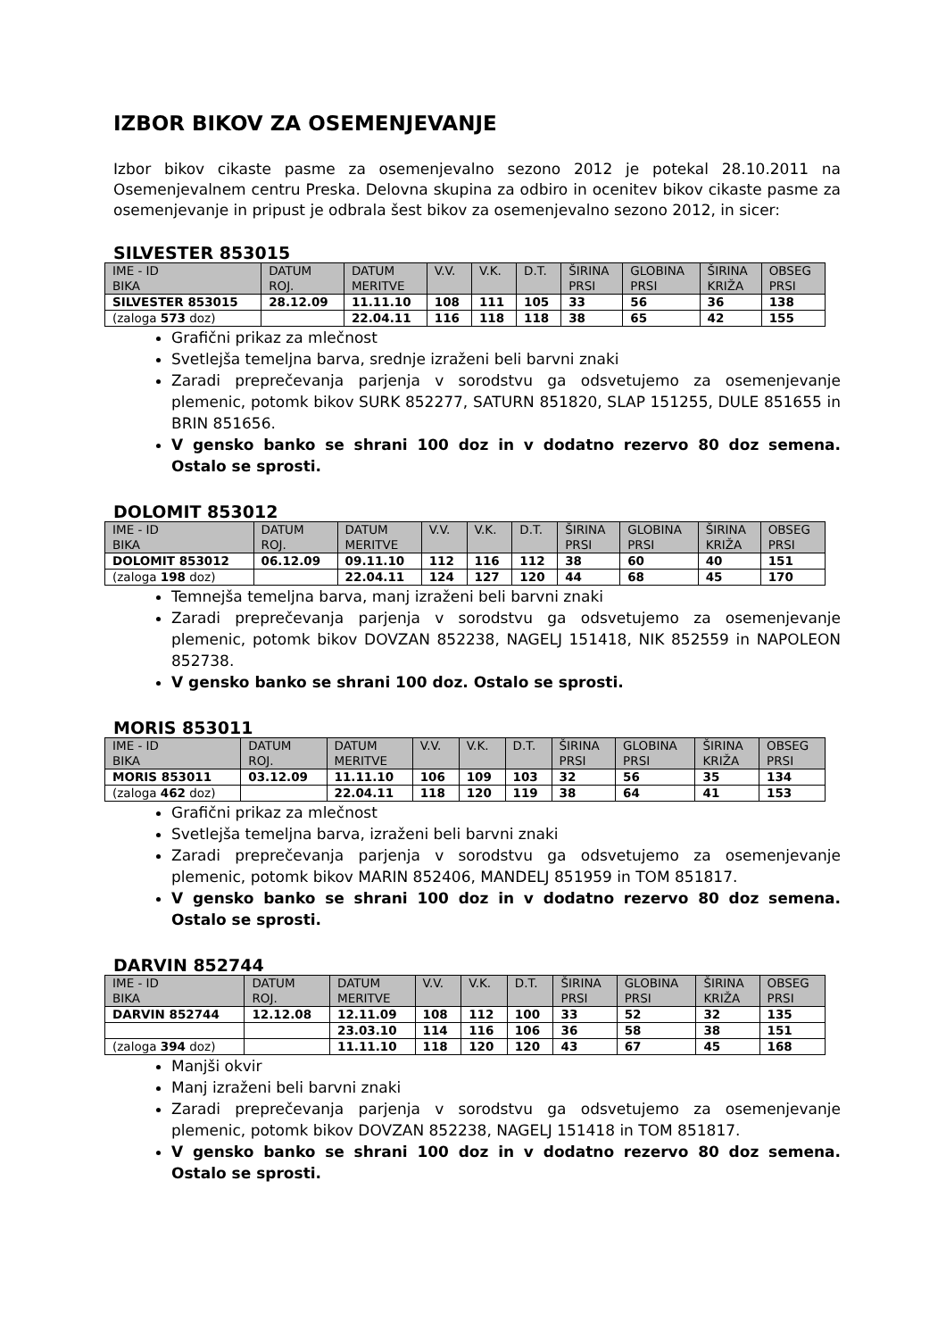IZBOR BIKOV ZA OSEMENJEVANJE
Izbor bikov cikaste pasme za osemenjevalno sezono 2012 je potekal 28.10.2011 na Osemenjevalnem centru Preska. Delovna skupina za odbiro in ocenitev bikov cikaste pasme za osemenjevanje in pripust je odbrala šest bikov za osemenjevalno sezono 2012, in sicer:
SILVESTER 853015
| IME - ID BIKA | DATUM ROJ. | DATUM MERITVE | V.V. | V.K. | D.T. | ŠIRINA PRSI | GLOBINA PRSI | ŠIRINA KRIŽA | OBSEG PRSI |
| SILVESTER 853015 | 28.12.09 | 11.11.10 | 108 | 111 | 105 | 33 | 56 | 36 | 138 |
| (zaloga 573 doz) | | 22.04.11 | 116 | 118 | 118 | 38 | 65 | 42 | 155 |
Grafični prikaz za mlečnost
Svetlejša temeljna barva, srednje izraženi beli barvni znaki
Zaradi preprečevanja parjenja v sorodstvu ga odsvetujemo za osemenjevanje plemenic, potomk bikov SURK 852277, SATURN 851820, SLAP 151255, DULE 851655 in BRIN 851656.
V gensko banko se shrani 100 doz in v dodatno rezervo 80 doz semena. Ostalo se sprosti.
DOLOMIT 853012
| IME - ID BIKA | DATUM ROJ. | DATUM MERITVE | V.V. | V.K. | D.T. | ŠIRINA PRSI | GLOBINA PRSI | ŠIRINA KRIŽA | OBSEG PRSI |
| DOLOMIT 853012 | 06.12.09 | 09.11.10 | 112 | 116 | 112 | 38 | 60 | 40 | 151 |
| (zaloga 198 doz) | | 22.04.11 | 124 | 127 | 120 | 44 | 68 | 45 | 170 |
Temnejša temeljna barva, manj izraženi beli barvni znaki
Zaradi preprečevanja parjenja v sorodstvu ga odsvetujemo za osemenjevanje plemenic, potomk bikov DOVZAN 852238, NAGELJ 151418, NIK 852559 in NAPOLEON 852738.
V gensko banko se shrani 100 doz. Ostalo se sprosti.
MORIS 853011
| IME - ID BIKA | DATUM ROJ. | DATUM MERITVE | V.V. | V.K. | D.T. | ŠIRINA PRSI | GLOBINA PRSI | ŠIRINA KRIŽA | OBSEG PRSI |
| MORIS 853011 | 03.12.09 | 11.11.10 | 106 | 109 | 103 | 32 | 56 | 35 | 134 |
| (zaloga 462 doz) | | 22.04.11 | 118 | 120 | 119 | 38 | 64 | 41 | 153 |
Grafični prikaz za mlečnost
Svetlejša temeljna barva, izraženi beli barvni znaki
Zaradi preprečevanja parjenja v sorodstvu ga odsvetujemo za osemenjevanje plemenic, potomk bikov MARIN 852406, MANDELJ 851959 in TOM 851817.
V gensko banko se shrani 100 doz in v dodatno rezervo 80 doz semena. Ostalo se sprosti.
DARVIN 852744
| IME - ID BIKA | DATUM ROJ. | DATUM MERITVE | V.V. | V.K. | D.T. | ŠIRINA PRSI | GLOBINA PRSI | ŠIRINA KRIŽA | OBSEG PRSI |
| DARVIN 852744 | 12.12.08 | 12.11.09 | 108 | 112 | 100 | 33 | 52 | 32 | 135 |
| | | 23.03.10 | 114 | 116 | 106 | 36 | 58 | 38 | 151 |
| (zaloga 394 doz) | | 11.11.10 | 118 | 120 | 120 | 43 | 67 | 45 | 168 |
Manjši okvir
Manj izraženi beli barvni znaki
Zaradi preprečevanja parjenja v sorodstvu ga odsvetujemo za osemenjevanje plemenic, potomk bikov DOVZAN 852238, NAGELJ 151418 in TOM 851817.
V gensko banko se shrani 100 doz in v dodatno rezervo 80 doz semena. Ostalo se sprosti.